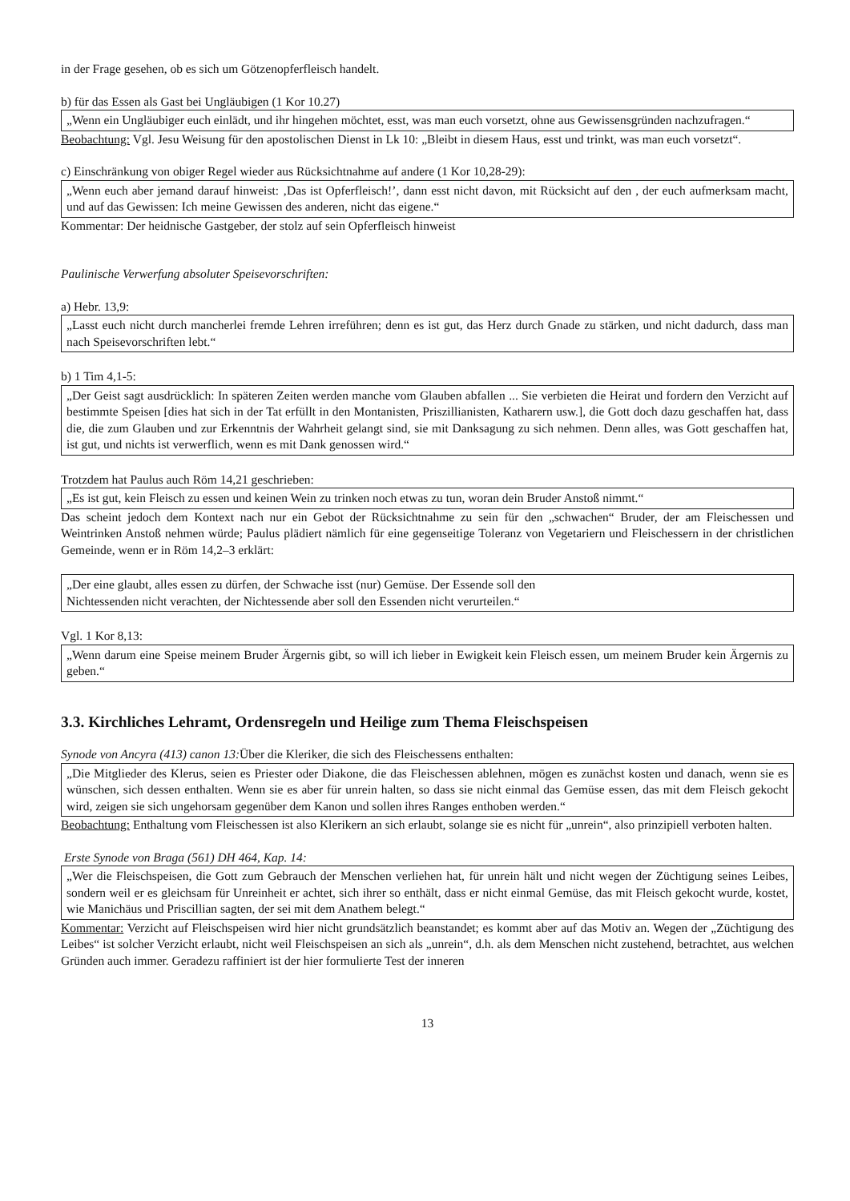in der Frage gesehen, ob es sich um Götzenopferfleisch handelt.
b) für das Essen als Gast bei Ungläubigen (1 Kor 10.27)
„Wenn ein Ungläubiger euch einlädt, und ihr hingehen möchtet, esst, was man euch vorsetzt, ohne aus Gewissensgründen nachzufragen.“
Beobachtung: Vgl. Jesu Weisung für den apostolischen Dienst in Lk 10: „Bleibt in diesem Haus, esst und trinkt, was man euch vorsetzt“.
c) Einschränkung von obiger Regel wieder aus Rücksichtnahme auf andere (1 Kor 10,28-29):
„Wenn euch aber jemand darauf hinweist: ‚Das ist Opferfleisch!’, dann esst nicht davon, mit Rücksicht auf den , der euch aufmerksam macht, und auf das Gewissen: Ich meine Gewissen des anderen, nicht das eigene.“
Kommentar: Der heidnische Gastgeber, der stolz auf sein Opferfleisch hinweist
Paulinische Verwerfung absoluter Speisevorschriften:
a) Hebr. 13,9:
„Lasst euch nicht durch mancherlei fremde Lehren irreführen; denn es ist gut, das Herz durch Gnade zu stärken, und nicht dadurch, dass man nach Speisevorschriften lebt.“
b) 1 Tim 4,1-5:
„Der Geist sagt ausdrücklich: In späteren Zeiten werden manche vom Glauben abfallen ... Sie verbieten die Heirat und fordern den Verzicht auf bestimmte Speisen [dies hat sich in der Tat erfüllt in den Montanisten, Priszillianisten, Katharern usw.], die Gott doch dazu geschaffen hat, dass die, die zum Glauben und zur Erkenntnis der Wahrheit gelangt sind, sie mit Danksagung zu sich nehmen. Denn alles, was Gott geschaffen hat, ist gut, und nichts ist verwerflich, wenn es mit Dank genossen wird.“
Trotzdem hat Paulus auch Röm 14,21 geschrieben:
„Es ist gut, kein Fleisch zu essen und keinen Wein zu trinken noch etwas zu tun, woran dein Bruder Anstoß nimmt.“
Das scheint jedoch dem Kontext nach nur ein Gebot der Rücksichtnahme zu sein für den „schwachen“ Bruder, der am Fleischessen und Weintrinken Anstoß nehmen würde; Paulus plädiert nämlich für eine gegenseitige Toleranz von Vegetariern und Fleischessern in der christlichen Gemeinde, wenn er in Röm 14,2–3 erklärt:
„Der eine glaubt, alles essen zu dürfen, der Schwache isst (nur) Gemüse. Der Essende soll den
Nichtessenden nicht verachten, der Nichtessende aber soll den Essenden nicht verurteilen.“
Vgl. 1 Kor 8,13:
„Wenn darum eine Speise meinem Bruder Ärgernis gibt, so will ich lieber in Ewigkeit kein Fleisch essen, um meinem Bruder kein Ärgernis zu geben.“
3.3. Kirchliches Lehramt, Ordensregeln und Heilige zum Thema Fleischspeisen
Synode von Ancyra (413) canon 13: Über die Kleriker, die sich des Fleischessens enthalten:
„Die Mitglieder des Klerus, seien es Priester oder Diakone, die das Fleischessen ablehnen, mögen es zunächst kosten und danach, wenn sie es wünschen, sich dessen enthalten. Wenn sie es aber für unrein halten, so dass sie nicht einmal das Gemüse essen, das mit dem Fleisch gekocht wird, zeigen sie sich ungehorsam gegenüber dem Kanon und sollen ihres Ranges enthoben werden.“
Beobachtung: Enthaltung vom Fleischessen ist also Klerikern an sich erlaubt, solange sie es nicht für „unrein“, also prinzipiell verboten halten.
Erste Synode von Braga (561) DH 464, Kap. 14:
„Wer die Fleischspeisen, die Gott zum Gebrauch der Menschen verliehen hat, für unrein hält und nicht wegen der Züchtigung seines Leibes, sondern weil er es gleichsam für Unreinheit er achtet, sich ihrer so enthält, dass er nicht einmal Gemüse, das mit Fleisch gekocht wurde, kostet, wie Manichäus und Priscillian sagten, der sei mit dem Anathem belegt.“
Kommentar: Verzicht auf Fleischspeisen wird hier nicht grundsätzlich beanstandet; es kommt aber auf das Motiv an. Wegen der „Züchtigung des Leibes“ ist solcher Verzicht erlaubt, nicht weil Fleischspeisen an sich als „unrein“, d.h. als dem Menschen nicht zustehend, betrachtet, aus welchen Gründen auch immer. Geradezu raffiniert ist der hier formulierte Test der inneren
13